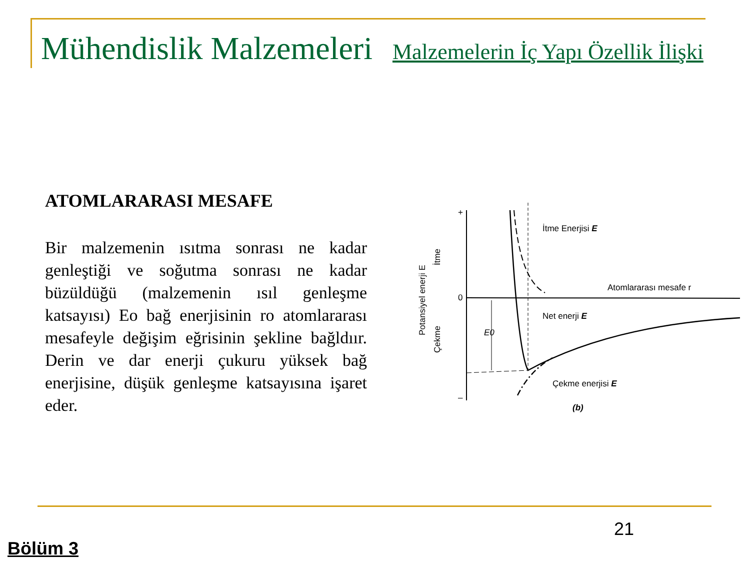Mühendislik Malzemeleri Malzemelerin İç Yapı Özellik İlişki
ATOMLARARASI MESAFE
Bir malzemenin ısıtma sonrası ne kadar genleştiği ve soğutma sonrası ne kadar büzüldüğü (malzemenin ısıl genleşme katsayısı) Eo bağ enerjisinin ro atomlararası mesafeyle değişim eğrisinin şekline bağldıır. Derin ve dar enerji çukuru yüksek bağ enerjisine, düşük genleşme katsayısına işaret eder.
+
0
–
İtme Enerjisi E
Atomlararası mesafe r
Net enerji E
Çekme enerjisi E
E0
(b)
Potansiyel enerji E
İtme
Çekme
21
Bölüm 3